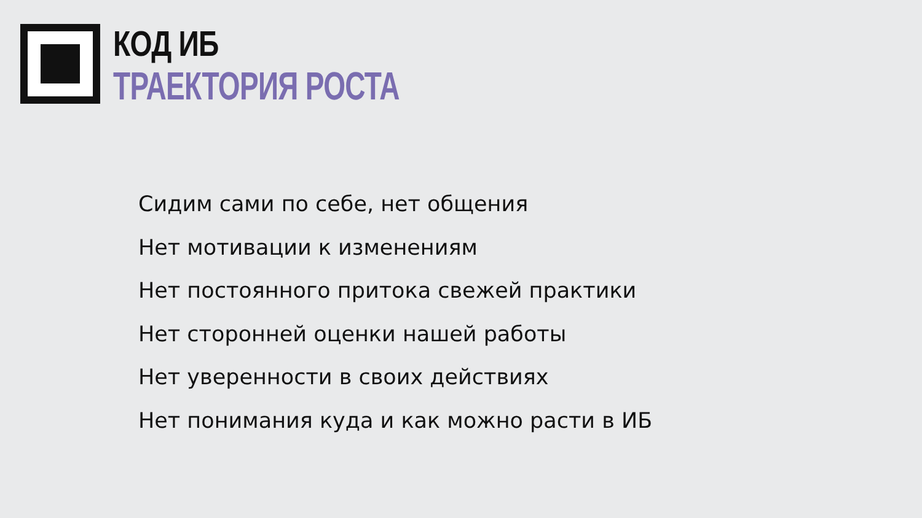КОД ИБ
ТРАЕКТОРИЯ РОСТА
Сидим сами по себе, нет общения
Нет мотивации к изменениям
Нет постоянного притока свежей практики
Нет сторонней оценки нашей работы
Нет уверенности в своих действиях
Нет понимания куда и как можно расти в ИБ